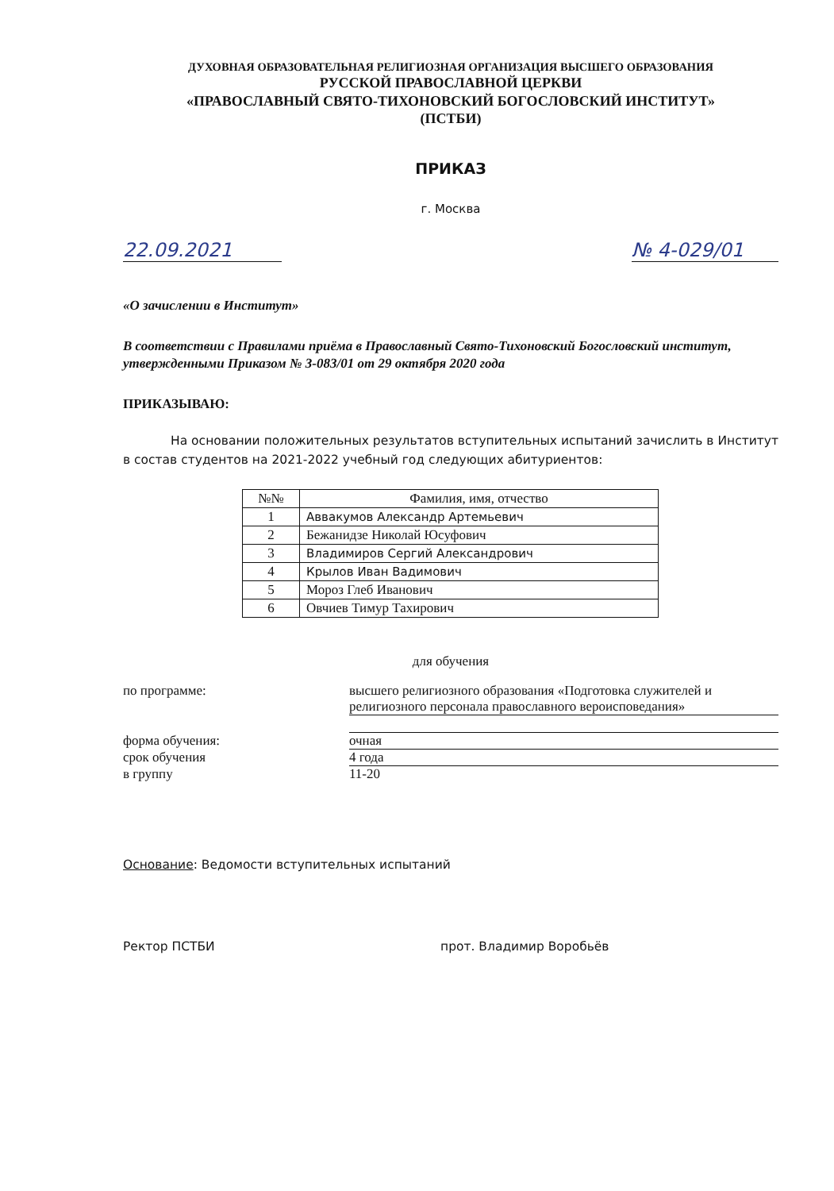ДУХОВНАЯ ОБРАЗОВАТЕЛЬНАЯ РЕЛИГИОЗНАЯ ОРГАНИЗАЦИЯ ВЫСШЕГО ОБРАЗОВАНИЯ
РУССКОЙ ПРАВОСЛАВНОЙ ЦЕРКВИ
«ПРАВОСЛАВНЫЙ СВЯТО-ТИХОНОВСКИЙ БОГОСЛОВСКИЙ ИНСТИТУТ»
(ПСТБИ)
ПРИКАЗ
г. Москва
22.09.2021 № 4-029/01
«О зачислении в Институт»
В соответствии с Правилами приёма в Православный Свято-Тихоновский Богословский институт, утвержденными Приказом № 3-083/01 от 29 октября 2020 года
ПРИКАЗЫВАЮ:
На основании положительных результатов вступительных испытаний зачислить в Институт в состав студентов на 2021-2022 учебный год следующих абитуриентов:
| №№ | Фамилия, имя, отчество |
| --- | --- |
| 1 | Аввакумов Александр Артемьевич |
| 2 | Бежанидзе Николай Юсуфович |
| 3 | Владимиров Сергий Александрович |
| 4 | Крылов Иван Вадимович |
| 5 | Мороз Глеб Иванович |
| 6 | Овчиев Тимур Тахирович |
для обучения
по программе: высшего религиозного образования «Подготовка служителей и религиозного персонала православного вероисповедания»
форма обучения: очная
срок обучения 4 года
в группу 11-20
Основание: Ведомости вступительных испытаний
Ректор ПСТБИ прот. Владимир Воробьёв